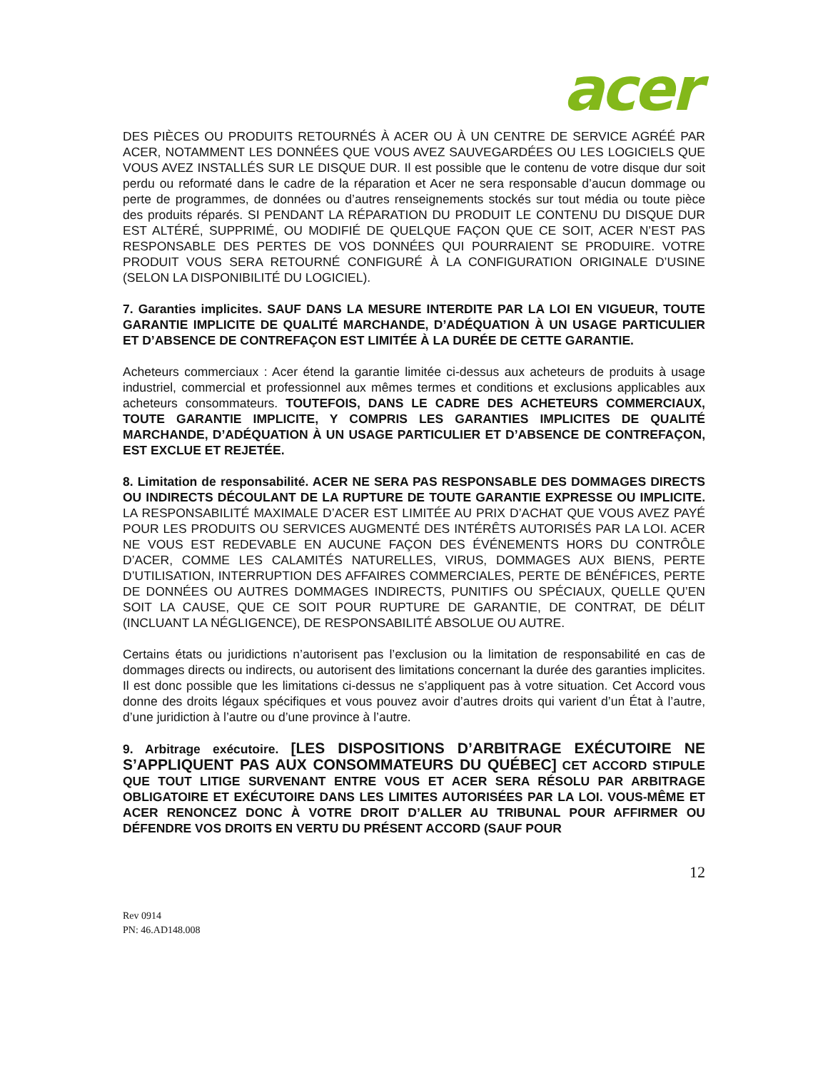acer
DES PIÈCES OU PRODUITS RETOURNÉS À ACER OU À UN CENTRE DE SERVICE AGRÉÉ PAR ACER, NOTAMMENT LES DONNÉES QUE VOUS AVEZ SAUVEGARDÉES OU LES LOGICIELS QUE VOUS AVEZ INSTALLÉS SUR LE DISQUE DUR. Il est possible que le contenu de votre disque dur soit perdu ou reformaté dans le cadre de la réparation et Acer ne sera responsable d’aucun dommage ou perte de programmes, de données ou d’autres renseignements stockés sur tout média ou toute pièce des produits réparés. SI PENDANT LA RÉPARATION DU PRODUIT LE CONTENU DU DISQUE DUR EST ALTÉRÉ, SUPPRIMÉ, OU MODIFIÉ DE QUELQUE FAÇON QUE CE SOIT, ACER N’EST PAS RESPONSABLE DES PERTES DE VOS DONNÉES QUI POURRAIENT SE PRODUIRE. VOTRE PRODUIT VOUS SERA RETOURNÉ CONFIGURÉ À LA CONFIGURATION ORIGINALE D’USINE (SELON LA DISPONIBILITÉ DU LOGICIEL).
7. Garanties implicites. SAUF DANS LA MESURE INTERDITE PAR LA LOI EN VIGUEUR, TOUTE GARANTIE IMPLICITE DE QUALITÉ MARCHANDE, D’ADÉQUATION À UN USAGE PARTICULIER ET D’ABSENCE DE CONTREFAÇON EST LIMITÉE À LA DURÉE DE CETTE GARANTIE.
Acheteurs commerciaux : Acer étend la garantie limitée ci-dessus aux acheteurs de produits à usage industriel, commercial et professionnel aux mêmes termes et conditions et exclusions applicables aux acheteurs consommateurs. TOUTEFOIS, DANS LE CADRE DES ACHETEURS COMMERCIAUX, TOUTE GARANTIE IMPLICITE, Y COMPRIS LES GARANTIES IMPLICITES DE QUALITÉ MARCHANDE, D’ADÉQUATION À UN USAGE PARTICULIER ET D’ABSENCE DE CONTREFAÇON, EST EXCLUE ET REJETÉE.
8. Limitation de responsabilité. ACER NE SERA PAS RESPONSABLE DES DOMMAGES DIRECTS OU INDIRECTS DÉCOULANT DE LA RUPTURE DE TOUTE GARANTIE EXPRESSE OU IMPLICITE. LA RESPONSABILITÉ MAXIMALE D’ACER EST LIMITÉE AU PRIX D’ACHAT QUE VOUS AVEZ PAYÉ POUR LES PRODUITS OU SERVICES AUGMENTÉ DES INTÉRÊTS AUTORISÉS PAR LA LOI. ACER NE VOUS EST REDEVABLE EN AUCUNE FAÇON DES ÉVÉNEMENTS HORS DU CONTRÔLE D’ACER, COMME LES CALAMITÉS NATURELLES, VIRUS, DOMMAGES AUX BIENS, PERTE D’UTILISATION, INTERRUPTION DES AFFAIRES COMMERCIALES, PERTE DE BÉNÉFICES, PERTE DE DONNÉES OU AUTRES DOMMAGES INDIRECTS, PUNITIFS OU SPÉCIAUX, QUELLE QU’EN SOIT LA CAUSE, QUE CE SOIT POUR RUPTURE DE GARANTIE, DE CONTRAT, DE DÉLIT (INCLUANT LA NÉGLIGENCE), DE RESPONSABILITÉ ABSOLUE OU AUTRE.
Certains états ou juridictions n’autorisent pas l’exclusion ou la limitation de responsabilité en cas de dommages directs ou indirects, ou autorisent des limitations concernant la durée des garanties implicites. Il est donc possible que les limitations ci-dessus ne s’appliquent pas à votre situation. Cet Accord vous donne des droits légaux spécifiques et vous pouvez avoir d’autres droits qui varient d’un État à l’autre, d’une juridiction à l’autre ou d’une province à l’autre.
9. Arbitrage exécutoire. [LES DISPOSITIONS D’ARBITRAGE EXÉCUTOIRE NE S’APPLIQUENT PAS AUX CONSOMMATEURS DU QUÉBEC] CET ACCORD STIPULE QUE TOUT LITIGE SURVENANT ENTRE VOUS ET ACER SERA RÉSOLU PAR ARBITRAGE OBLIGATOIRE ET EXÉCUTOIRE DANS LES LIMITES AUTORISÉES PAR LA LOI. VOUS-MÊME ET ACER RENONCEZ DONC À VOTRE DROIT D’ALLER AU TRIBUNAL POUR AFFIRMER OU DÉFENDRE VOS DROITS EN VERTU DU PRÉSENT ACCORD (SAUF POUR
12
Rev 0914
PN: 46.AD148.008